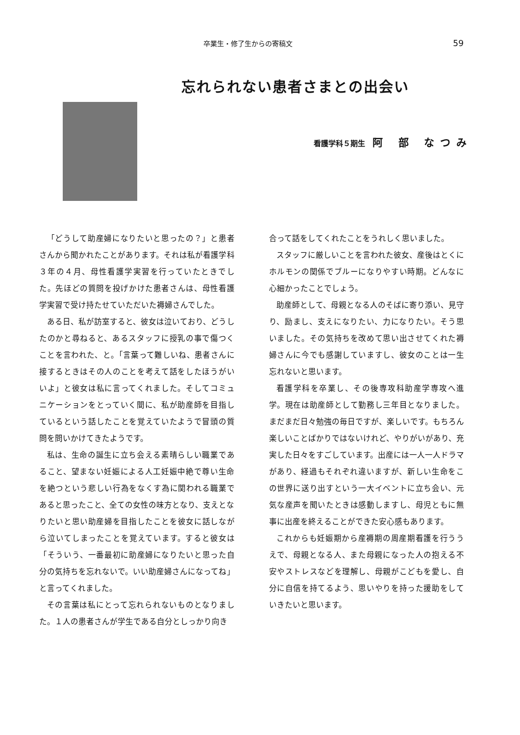卒業生・修了生からの寄稿文
59
忘れられない患者さまとの出会い
看護学科５期生 阿 部 なつみ
「どうして助産婦になりたいと思ったの？」と患者さんから聞かれたことがあります。それは私が看護学科３年の４月、母性看護学実習を行っていたときでした。先ほどの質問を投げかけた患者さんは、母性看護学実習で受け持たせていただいた褥婦さんでした。
ある日、私が訪室すると、彼女は泣いており、どうしたのかと尋ねると、あるスタッフに授乳の事で傷つくことを言われた、と。「言葉って難しいね、患者さんに接するときはその人のことを考えて話をしたほうがいいよ」と彼女は私に言ってくれました。そしてコミュニケーションをとっていく間に、私が助産師を目指しているという話したことを覚えていたようで冒頭の質問を問いかけてきたようです。
私は、生命の誕生に立ち会える素晴らしい職業であること、望まない妊娠による人工妊娠中絶で尊い生命を絶つという悲しい行為をなくす為に関われる職業であると思ったこと、全ての女性の味方となり、支えとなりたいと思い助産婦を目指したことを彼女に話しながら泣いてしまったことを覚えています。すると彼女は「そういう、一番最初に助産婦になりたいと思った自分の気持ちを忘れないで。いい助産婦さんになってね」と言ってくれました。
その言葉は私にとって忘れられないものとなりました。１人の患者さんが学生である自分としっかり向き
合って話をしてくれたことをうれしく思いました。
スタッフに厳しいことを言われた彼女、産後はとくにホルモンの関係でブルーになりやすい時期。どんなに心細かったことでしょう。
助産師として、母親となる人のそばに寄り添い、見守り、励まし、支えになりたい、力になりたい。そう思いました。その気持ちを改めて思い出させてくれた褥婦さんに今でも感謝していますし、彼女のことは一生忘れないと思います。
看護学科を卒業し、その後専攻科助産学専攻へ進学。現在は助産師として勤務し三年目となりました。まだまだ日々勉強の毎日ですが、楽しいです。もちろん楽しいことばかりではないけれど、やりがいがあり、充実した日々をすごしています。出産には一人一人ドラマがあり、経過もそれぞれ違いますが、新しい生命をこの世界に送り出すという一大イベントに立ち会い、元気な産声を聞いたときは感動しますし、母児ともに無事に出産を終えることができた安心感もあります。
これからも妊娠期から産褥期の周産期看護を行ううえで、母親となる人、また母親になった人の抱える不安やストレスなどを理解し、母親がこどもを愛し、自分に自信を持てるよう、思いやりを持った援助をしていきたいと思います。